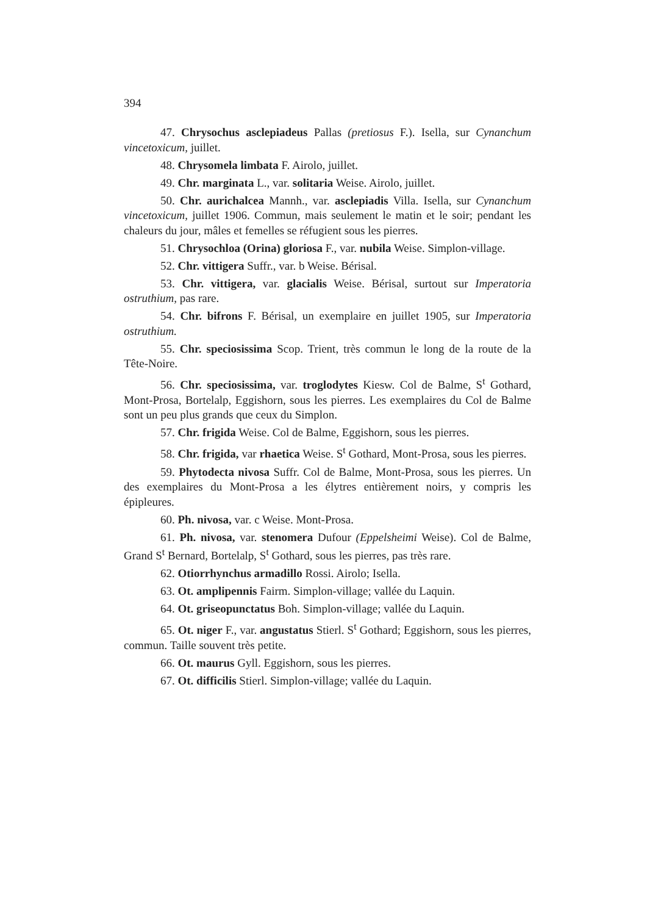394
47. Chrysochus asclepiadeus Pallas (pretiosus F.). Isella, sur Cynanchum vincetoxicum, juillet.
48. Chrysomela limbata F. Airolo, juillet.
49. Chr. marginata L., var. solitaria Weise. Airolo, juillet.
50. Chr. aurichalcea Mannh., var. asclepiadis Villa. Isella, sur Cynanchum vincetoxicum, juillet 1906. Commun, mais seulement le matin et le soir; pendant les chaleurs du jour, mâles et femelles se réfugient sous les pierres.
51. Chrysochloa (Orina) gloriosa F., var. nubila Weise. Simplon-village.
52. Chr. vittigera Suffr., var. b Weise. Bérisal.
53. Chr. vittigera, var. glacialis Weise. Bérisal, surtout sur Imperatoria ostruthium, pas rare.
54. Chr. bifrons F. Bérisal, un exemplaire en juillet 1905, sur Imperatoria ostruthium.
55. Chr. speciosissima Scop. Trient, très commun le long de la route de la Tête-Noire.
56. Chr. speciosissima, var. troglodytes Kiesw. Col de Balme, S<sup>t</sup> Gothard, Mont-Prosa, Bortelalp, Eggishorn, sous les pierres. Les exemplaires du Col de Balme sont un peu plus grands que ceux du Simplon.
57. Chr. frigida Weise. Col de Balme, Eggishorn, sous les pierres.
58. Chr. frigida, var rhaetica Weise. S<sup>t</sup> Gothard, Mont-Prosa, sous les pierres.
59. Phytodecta nivosa Suffr. Col de Balme, Mont-Prosa, sous les pierres. Un des exemplaires du Mont-Prosa a les élytres entièrement noirs, y compris les épipleures.
60. Ph. nivosa, var. c Weise. Mont-Prosa.
61. Ph. nivosa, var. stenomera Dufour (Eppelsheimi Weise). Col de Balme, Grand S<sup>t</sup> Bernard, Bortelalp, S<sup>t</sup> Gothard, sous les pierres, pas très rare.
62. Otiorrhynchus armadillo Rossi. Airolo; Isella.
63. Ot. amplipennis Fairm. Simplon-village; vallée du Laquin.
64. Ot. griseopunctatus Boh. Simplon-village; vallée du Laquin.
65. Ot. niger F., var. angustatus Stierl. S<sup>t</sup> Gothard; Eggishorn, sous les pierres, commun. Taille souvent très petite.
66. Ot. maurus Gyll. Eggishorn, sous les pierres.
67. Ot. difficilis Stierl. Simplon-village; vallée du Laquin.